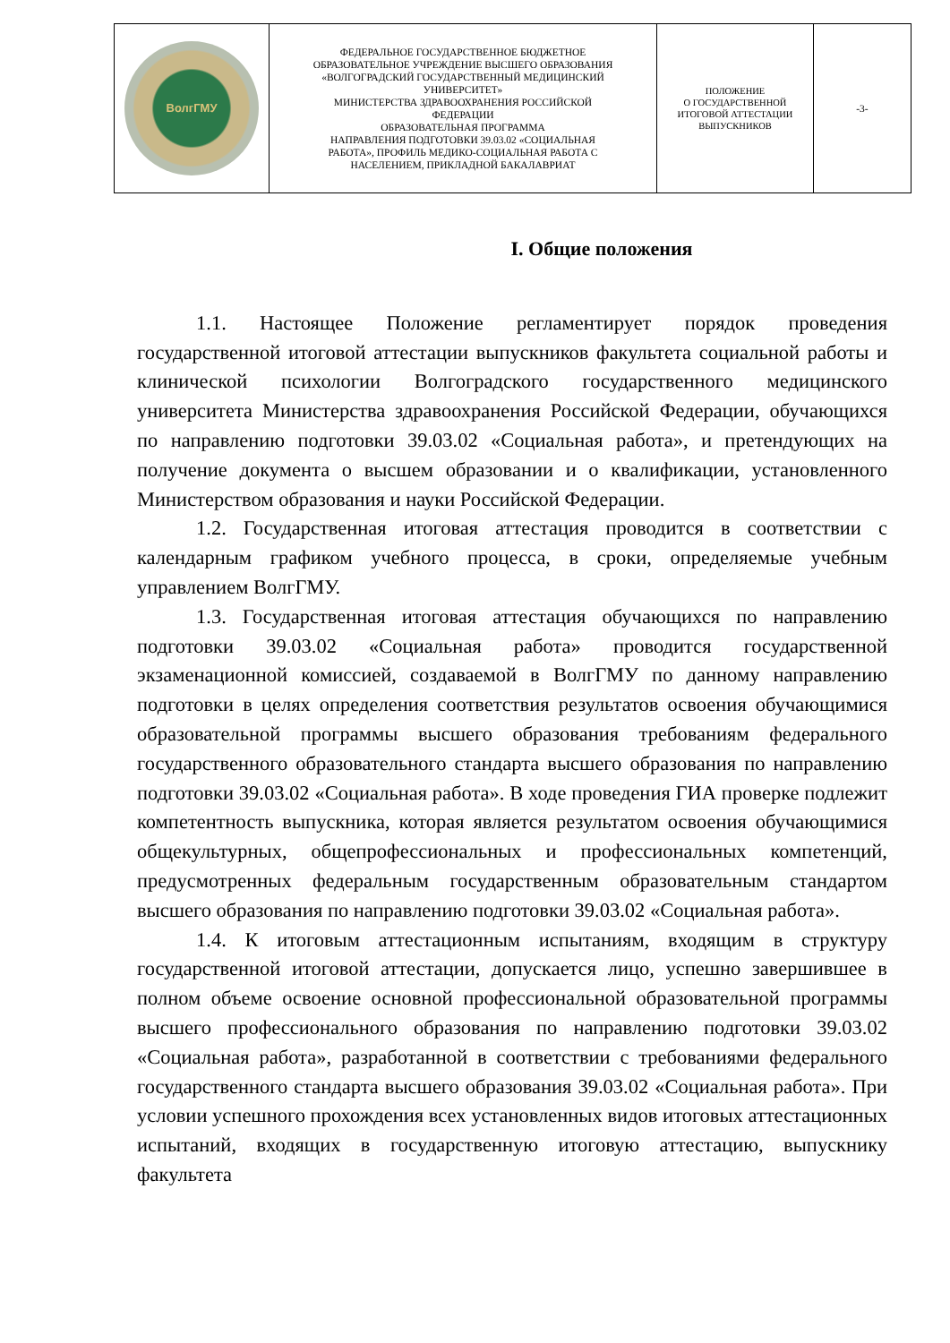| ВолгГМУ | ФЕДЕРАЛЬНОЕ ГОСУДАРСТВЕННОЕ БЮДЖЕТНОЕ ОБРАЗОВАТЕЛЬНОЕ УЧРЕЖДЕНИЕ ВЫСШЕГО ОБРАЗОВАНИЯ «ВОЛГОГРАДСКИЙ ГОСУДАРСТВЕННЫЙ МЕДИЦИНСКИЙ УНИВЕРСИТЕТ» МИНИСТЕРСТВА ЗДРАВООХРАНЕНИЯ РОССИЙСКОЙ ФЕДЕРАЦИИ ОБРАЗОВАТЕЛЬНАЯ ПРОГРАММА НАПРАВЛЕНИЯ ПОДГОТОВКИ 39.03.02 «СОЦИАЛЬНАЯ РАБОТА», ПРОФИЛЬ МЕДИКО-СОЦИАЛЬНАЯ РАБОТА С НАСЕЛЕНИЕМ, ПРИКЛАДНОЙ БАКАЛАВРИАТ | ПОЛОЖЕНИЕ О ГОСУДАРСТВЕННОЙ ИТОГОВОЙ АТТЕСТАЦИИ ВЫПУСКНИКОВ | -3- |
I. Общие положения
1.1. Настоящее Положение регламентирует порядок проведения государственной итоговой аттестации выпускников факультета социальной работы и клинической психологии Волгоградского государственного медицинского университета Министерства здравоохранения Российской Федерации, обучающихся по направлению подготовки 39.03.02 «Социальная работа», и претендующих на получение документа о высшем образовании и о квалификации, установленного Министерством образования и науки Российской Федерации.
1.2. Государственная итоговая аттестация проводится в соответствии с календарным графиком учебного процесса, в сроки, определяемые учебным управлением ВолгГМУ.
1.3. Государственная итоговая аттестация обучающихся по направлению подготовки 39.03.02 «Социальная работа» проводится государственной экзаменационной комиссией, создаваемой в ВолгГМУ по данному направлению подготовки в целях определения соответствия результатов освоения обучающимися образовательной программы высшего образования требованиям федерального государственного образовательного стандарта высшего образования по направлению подготовки 39.03.02 «Социальная работа». В ходе проведения ГИА проверке подлежит компетентность выпускника, которая является результатом освоения обучающимися общекультурных, общепрофессиональных и профессиональных компетенций, предусмотренных федеральным государственным образовательным стандартом высшего образования по направлению подготовки 39.03.02 «Социальная работа».
1.4. К итоговым аттестационным испытаниям, входящим в структуру государственной итоговой аттестации, допускается лицо, успешно завершившее в полном объеме освоение основной профессиональной образовательной программы высшего профессионального образования по направлению подготовки 39.03.02 «Социальная работа», разработанной в соответствии с требованиями федерального государственного стандарта высшего образования 39.03.02 «Социальная работа». При условии успешного прохождения всех установленных видов итоговых аттестационных испытаний, входящих в государственную итоговую аттестацию, выпускнику факультета